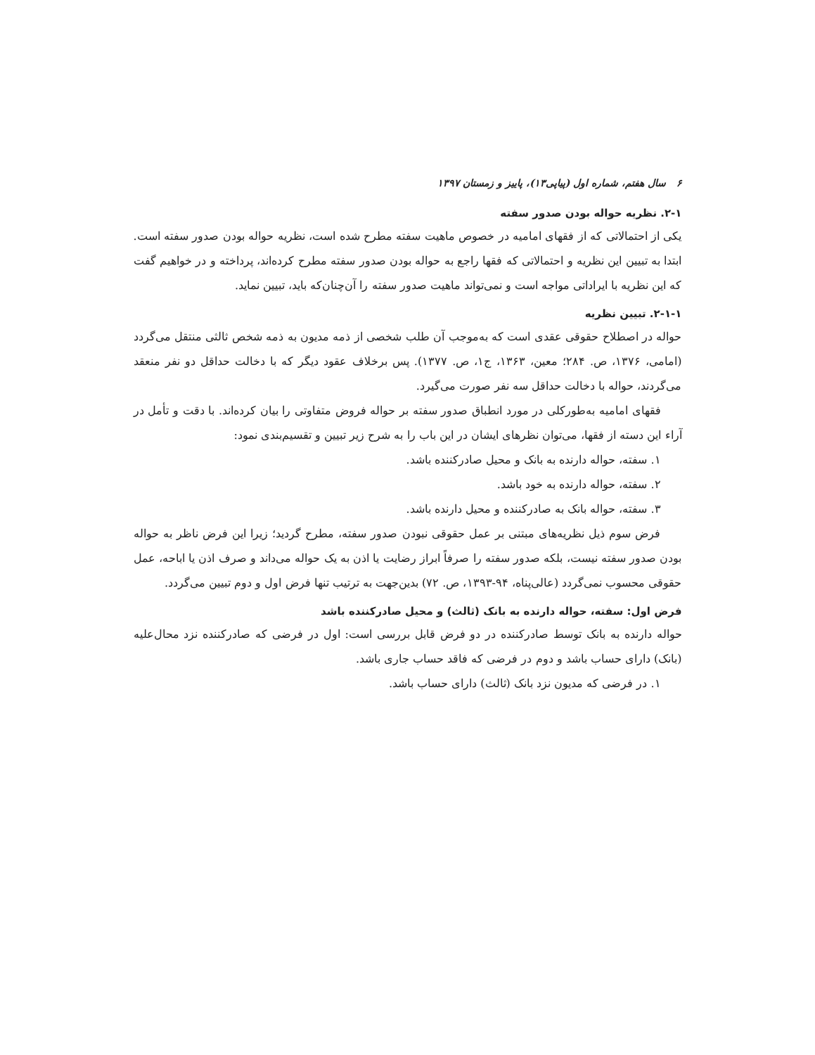۶ سال هفتم، شماره اول (پیاپی۱۳)، پاییز و زمستان ۱۳۹۷
۲-۱. نظریه حواله بودن صدور سفته
یکی از احتمالاتی که از فقهای امامیه در خصوص ماهیت سفته مطرح شده است، نظریه حواله بودن صدور سفته است. ابتدا به تبیین این نظریه و احتمالاتی که فقها راجع به حواله بودن صدور سفته مطرح کرده‌اند، پرداخته و در خواهیم گفت که این نظریه با ایراداتی مواجه است و نمی‌تواند ماهیت صدور سفته را آن‌چنان‌که باید، تبیین نماید.
۲-۱-۱. تبیین نظریه
حواله در اصطلاح حقوقی عقدی است که به‌موجب آن طلب شخصی از ذمه مدیون به ذمه شخص ثالثی منتقل می‌گردد (امامی، ۱۳۷۶، ص. ۲۸۴؛ معین، ۱۳۶۳، ج۱، ص. ۱۳۷۷). پس برخلاف عقود دیگر که با دخالت حداقل دو نفر منعقد می‌گردند، حواله با دخالت حداقل سه نفر صورت می‌گیرد.
فقهای امامیه به‌طورکلی در مورد انطباق صدور سفته بر حواله فروض متفاوتی را بیان کرده‌اند. با دقت و تأمل در آراء این دسته از فقها، می‌توان نظرهای ایشان در این باب را به شرح زیر تبیین و تقسیم‌بندی نمود:
۱. سفته، حواله دارنده به بانک و محیل صادرکننده باشد.
۲. سفته، حواله دارنده به خود باشد.
۳. سفته، حواله بانک به صادرکننده و محیل دارنده باشد.
فرض سوم ذیل نظریه‌های مبتنی بر عمل حقوقی نبودن صدور سفته، مطرح گردید؛ زیرا این فرض ناظر به حواله بودن صدور سفته نیست، بلکه صدور سفته را صرفاً ابراز رضایت یا اذن به یک حواله می‌داند و صرف اذن یا اباحه، عمل حقوقی محسوب نمی‌گردد (عالی‌پناه، ۹۴-۱۳۹۳، ص. ۷۲) بدین‌جهت به ترتیب تنها فرض اول و دوم تبیین می‌گردد.
فرض اول: سفته، حواله دارنده به بانک (ثالث) و محیل صادرکننده باشد
حواله دارنده به بانک توسط صادرکننده در دو فرض قابل بررسی است: اول در فرضی که صادرکننده نزد محال‌علیه (بانک) دارای حساب باشد و دوم در فرضی که فاقد حساب جاری باشد.
۱. در فرضی که مدیون نزد بانک (ثالث) دارای حساب باشد.